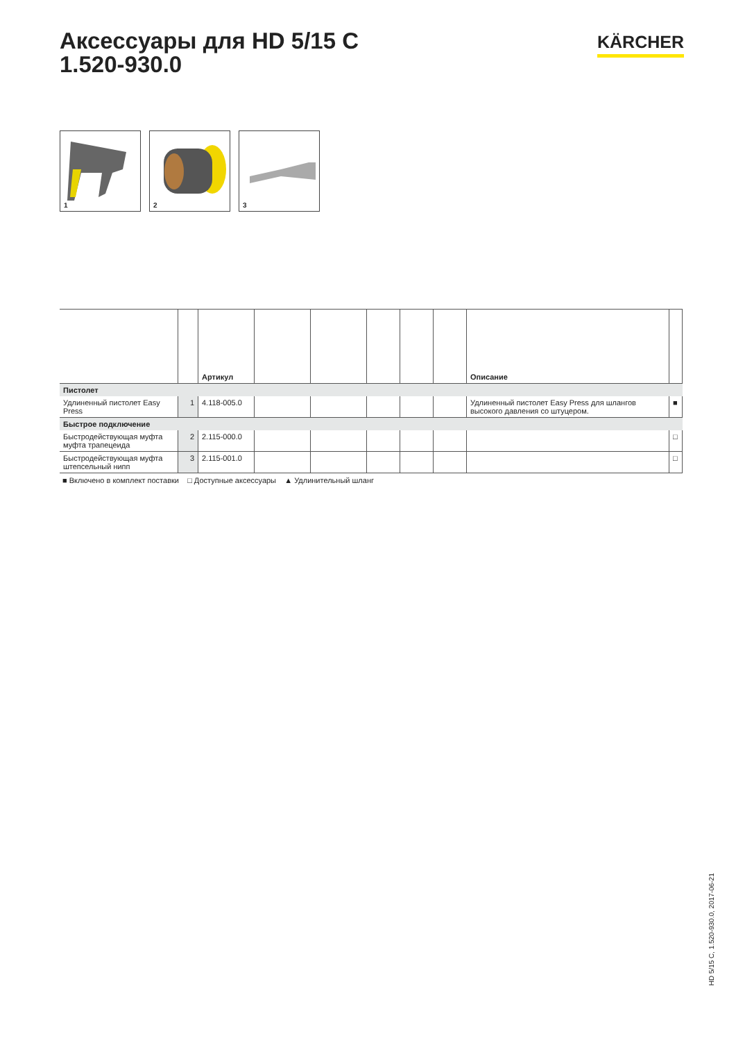Аксессуары для HD 5/15 C
1.520-930.0
KÄRCHER
1
2
3
| | | Артикул | | | | | | Описание | |
| --- | --- | --- | --- | --- | --- | --- | --- | --- | --- |
| Пистолет | | | | | | | | | |
| Удлиненный пистолет Easy Press | 1 | 4.118-005.0 | | | | | | Удлиненный пистолет Easy Press для шлангов высокого давления со штуцером. | ■ |
| Быстрое подключение | | | | | | | | | |
| Быстродействующая муфта муфта трапецеида | 2 | 2.115-000.0 | | | | | | | □ |
| Быстродействующая муфта штепсельный нипп | 3 | 2.115-001.0 | | | | | | | □ |
■ Включено в комплект поставки □ Доступные аксессуары ▲ Удлинительный шланг
HD 5/15 C, 1.520-930.0, 2017-06-21